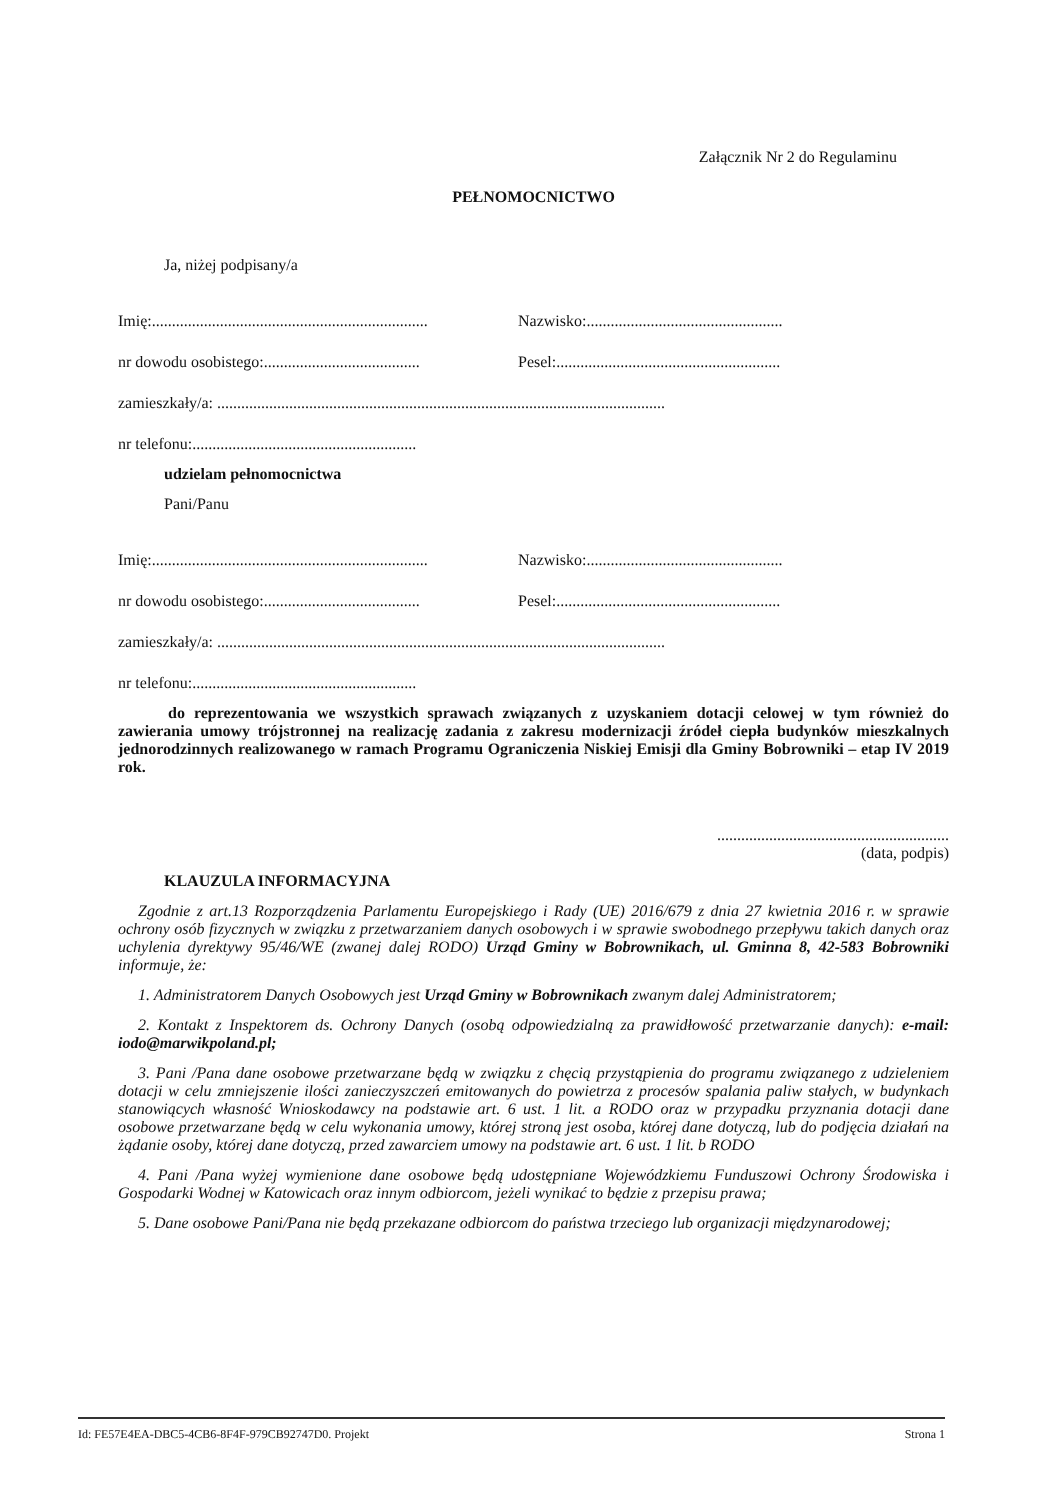Załącznik Nr 2 do Regulaminu
PEŁNOMOCNICTWO
Ja, niżej podpisany/a
Imię:..................................................................... Nazwisko:.................................................
nr dowodu osobistego:....................................... Pesel:........................................................
zamieszkały/a: ................................................................................................................
nr telefonu:........................................................
udzielam pełnomocnictwa
Pani/Panu
Imię:..................................................................... Nazwisko:.................................................
nr dowodu osobistego:....................................... Pesel:........................................................
zamieszkały/a: ................................................................................................................
nr telefonu:........................................................
do reprezentowania we wszystkich sprawach związanych z uzyskaniem dotacji celowej w tym również do zawierania umowy trójstronnej na realizację zadania z zakresu modernizacji źródeł ciepła budynków mieszkalnych jednorodzinnych realizowanego w ramach Programu Ograniczenia Niskiej Emisji dla Gminy Bobrowniki – etap IV 2019 rok.
..........................................................
(data, podpis)
KLAUZULA INFORMACYJNA
Zgodnie z art.13 Rozporządzenia Parlamentu Europejskiego i Rady (UE) 2016/679 z dnia 27 kwietnia 2016 r. w sprawie ochrony osób fizycznych w związku z przetwarzaniem danych osobowych i w sprawie swobodnego przepływu takich danych oraz uchylenia dyrektywy 95/46/WE (zwanej dalej RODO) Urząd Gminy w Bobrownikach, ul. Gminna 8, 42-583 Bobrowniki informuje, że:
1. Administratorem Danych Osobowych jest Urząd Gminy w Bobrownikach zwanym dalej Administratorem;
2. Kontakt z Inspektorem ds. Ochrony Danych (osobą odpowiedzialną za prawidłowość przetwarzanie danych): e-mail: iodo@marwikpoland.pl;
3. Pani /Pana dane osobowe przetwarzane będą w związku z chęcią przystąpienia do programu związanego z udzieleniem dotacji w celu zmniejszenie ilości zanieczyszczeń emitowanych do powietrza z procesów spalania paliw stałych, w budynkach stanowiących własność Wnioskodawcy na podstawie art. 6 ust. 1 lit. a RODO oraz w przypadku przyznania dotacji dane osobowe przetwarzane będą w celu wykonania umowy, której stroną jest osoba, której dane dotyczą, lub do podjęcia działań na żądanie osoby, której dane dotyczą, przed zawarciem umowy na podstawie art. 6 ust. 1 lit. b RODO
4. Pani /Pana wyżej wymienione dane osobowe będą udostępniane Wojewódzkiemu Funduszowi Ochrony Środowiska i Gospodarki Wodnej w Katowicach oraz innym odbiorcom, jeżeli wynikać to będzie z przepisu prawa;
5. Dane osobowe Pani/Pana nie będą przekazane odbiorcom do państwa trzeciego lub organizacji międzynarodowej;
Id: FE57E4EA-DBC5-4CB6-8F4F-979CB92747D0. Projekt Strona 1